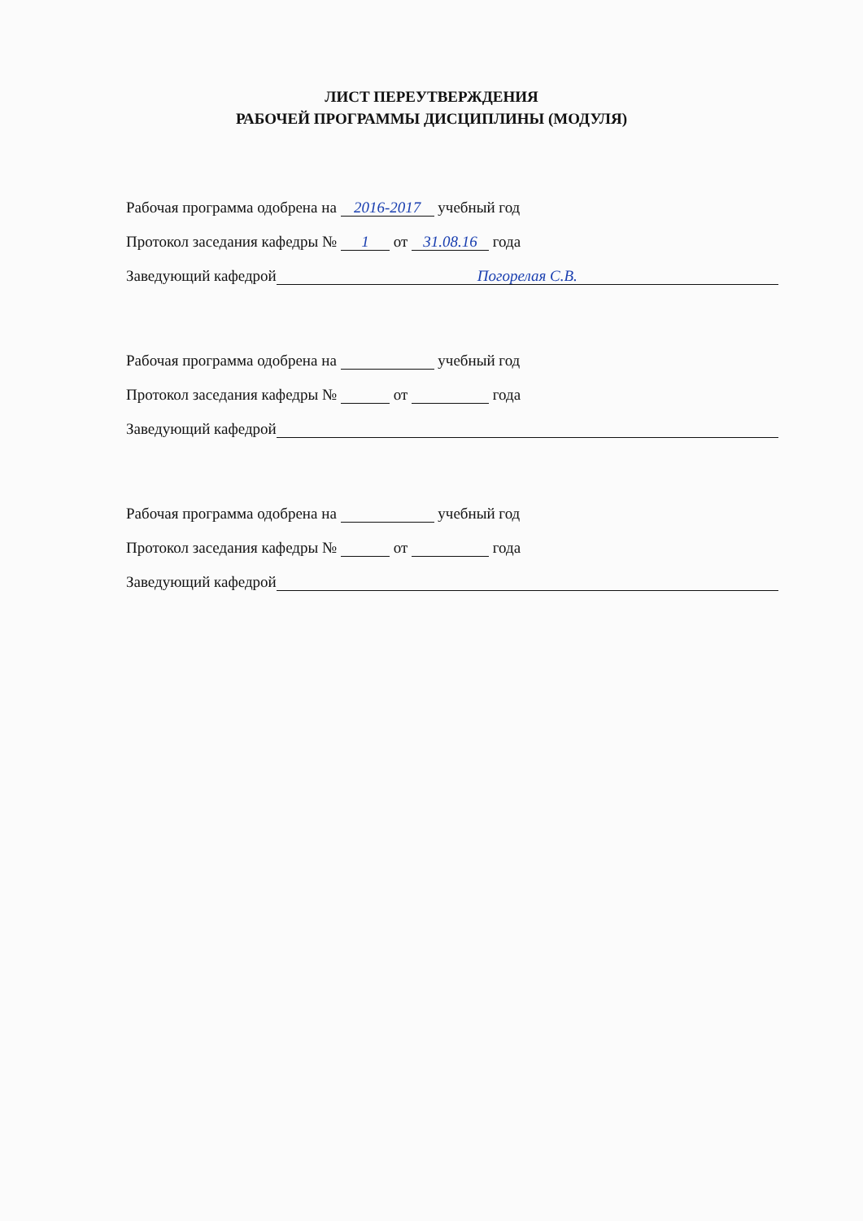ЛИСТ ПЕРЕУТВЕРЖДЕНИЯ
РАБОЧЕЙ ПРОГРАММЫ ДИСЦИПЛИНЫ (МОДУЛЯ)
Рабочая программа одобрена на 2016-2017 учебный год
Протокол заседания кафедры № 1 от 31.08.16 года
Заведующий кафедрой Погорелая С.В.
Рабочая программа одобрена на учебный год
Протокол заседания кафедры № от года
Заведующий кафедрой
Рабочая программа одобрена на учебный год
Протокол заседания кафедры № от года
Заведующий кафедрой